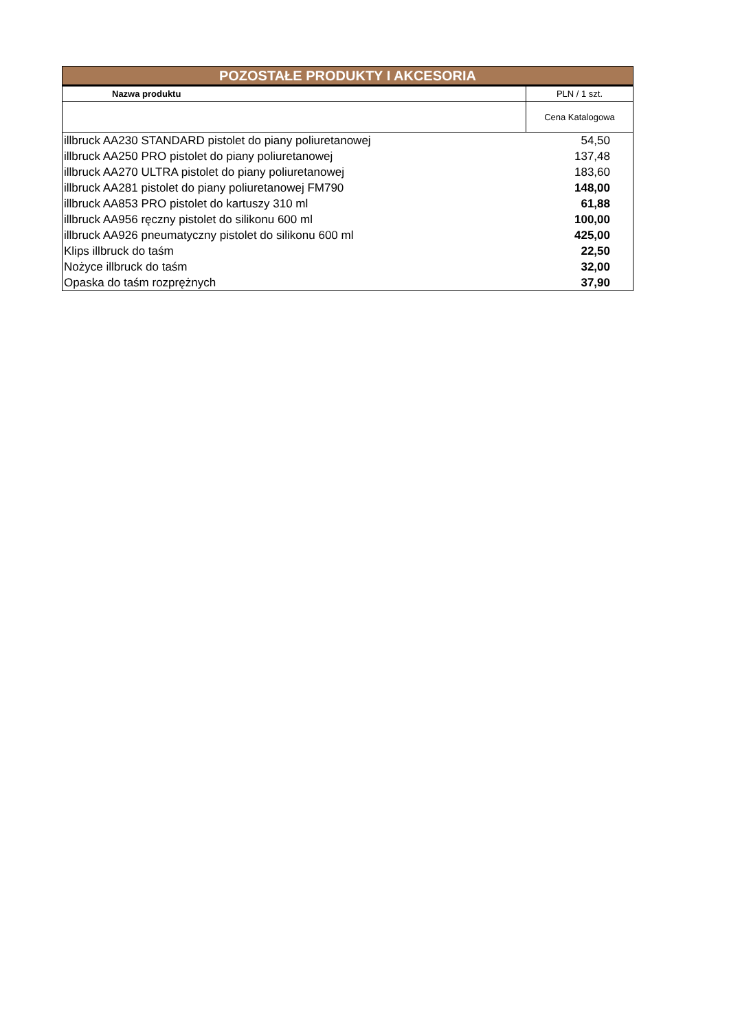| POZOSTAŁE PRODUKTY I AKCESORIA | |
| --- | --- |
| Nazwa produktu | PLN / 1 szt. |
| | Cena Katalogowa |
| illbruck AA230 STANDARD pistolet do piany poliuretanowej | 54,50 |
| illbruck AA250 PRO pistolet do piany poliuretanowej | 137,48 |
| illbruck AA270 ULTRA pistolet do piany poliuretanowej | 183,60 |
| illbruck AA281 pistolet do piany poliuretanowej FM790 | 148,00 |
| illbruck AA853 PRO pistolet do kartuszy 310 ml | 61,88 |
| illbruck AA956 ręczny pistolet do silikonu 600 ml | 100,00 |
| illbruck AA926 pneumatyczny pistolet do silikonu 600 ml | 425,00 |
| Klips illbruck do taśm | 22,50 |
| Nożyce illbruck do taśm | 32,00 |
| Opaska do taśm rozprężnych | 37,90 |